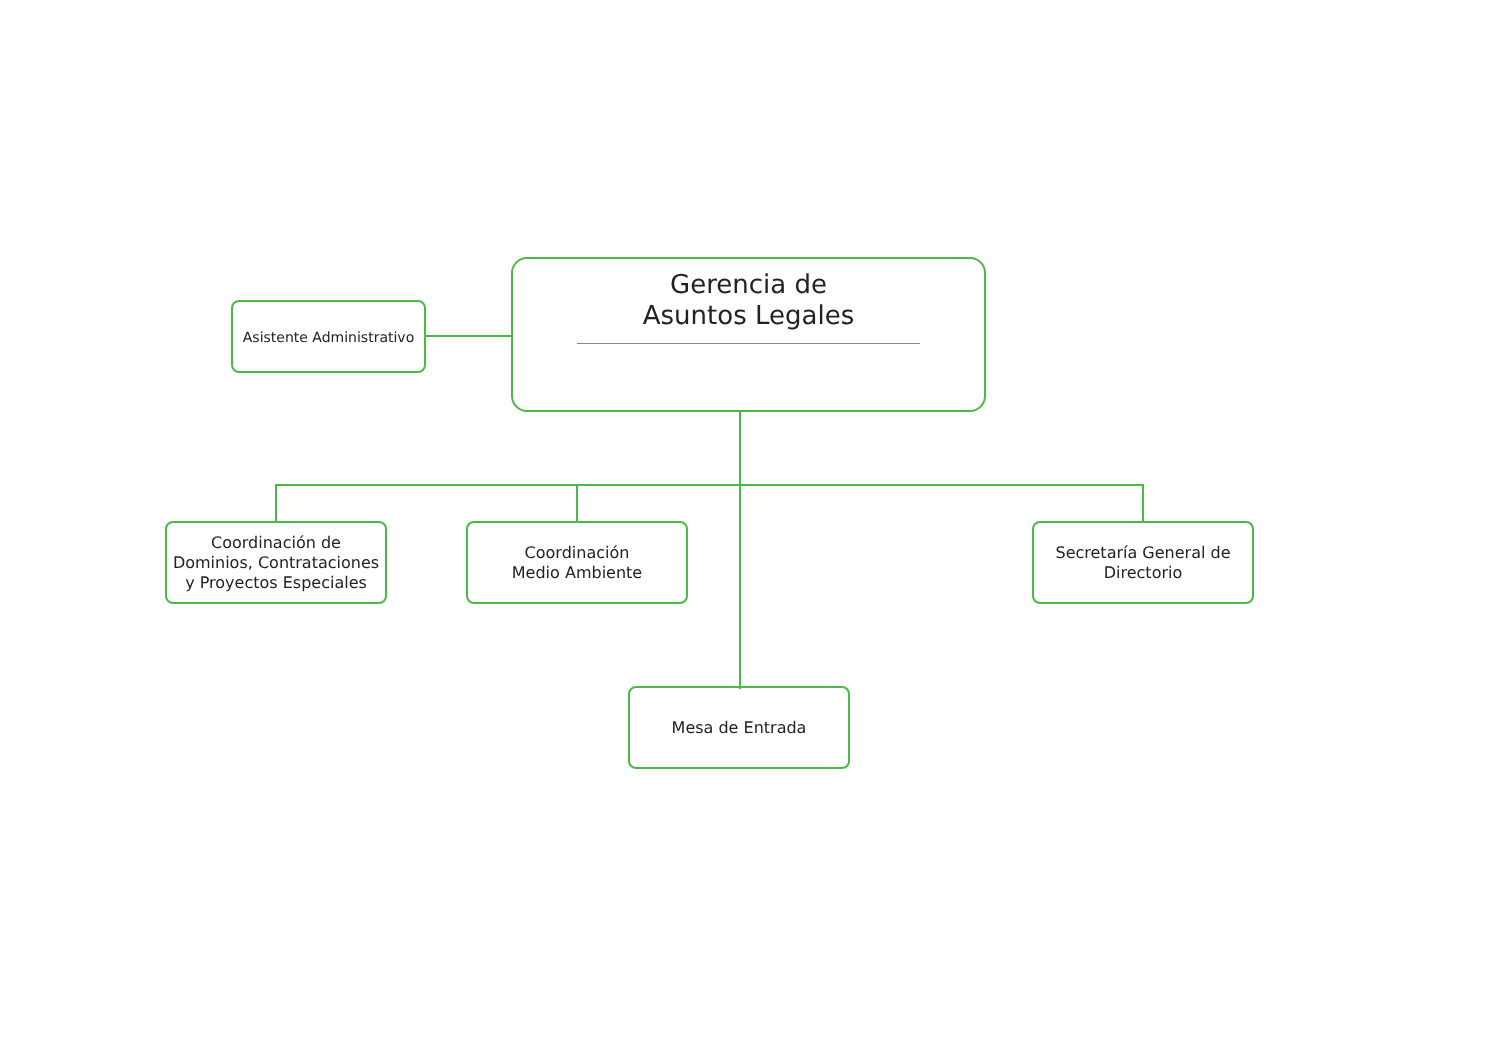Gerencia de
Asuntos Legales
Asistente Administrativo
Coordinación de
Dominios, Contrataciones
y Proyectos Especiales
Coordinación
Medio Ambiente
Secretaría General de
Directorio
Mesa de Entrada